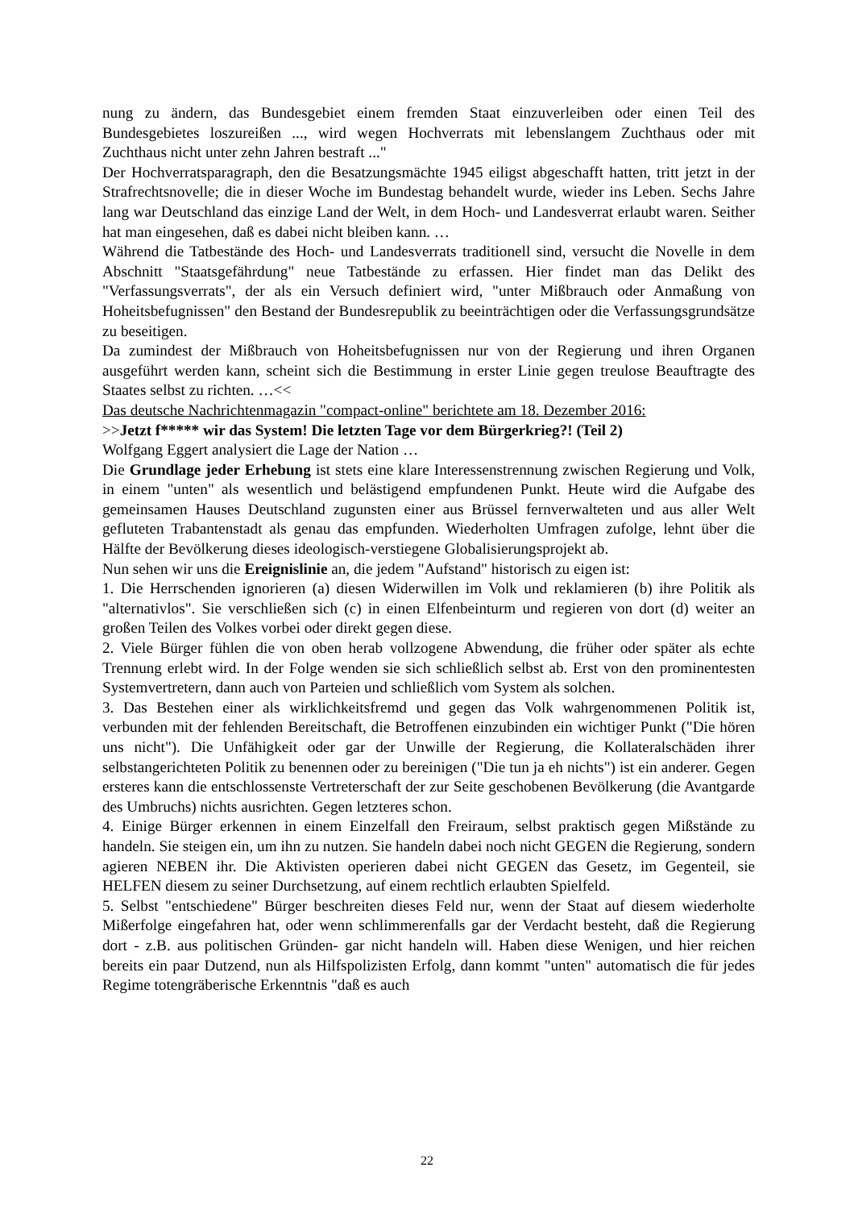nung zu ändern, das Bundesgebiet einem fremden Staat einzuverleiben oder einen Teil des Bundesgebietes loszureißen ..., wird wegen Hochverrats mit lebenslangem Zuchthaus oder mit Zuchthaus nicht unter zehn Jahren bestraft ..."
Der Hochverratsparagraph, den die Besatzungsmächte 1945 eiligst abgeschafft hatten, tritt jetzt in der Strafrechtsnovelle; die in dieser Woche im Bundestag behandelt wurde, wieder ins Leben. Sechs Jahre lang war Deutschland das einzige Land der Welt, in dem Hoch- und Landesverrat erlaubt waren. Seither hat man eingesehen, daß es dabei nicht bleiben kann. …
Während die Tatbestände des Hoch- und Landesverrats traditionell sind, versucht die Novelle in dem Abschnitt "Staatsgefährdung" neue Tatbestände zu erfassen. Hier findet man das Delikt des "Verfassungsverrats", der als ein Versuch definiert wird, "unter Mißbrauch oder Anmaßung von Hoheitsbefugnissen" den Bestand der Bundesrepublik zu beeinträchtigen oder die Verfassungsgrundsätze zu beseitigen.
Da zumindest der Mißbrauch von Hoheitsbefugnissen nur von der Regierung und ihren Organen ausgeführt werden kann, scheint sich die Bestimmung in erster Linie gegen treulose Beauftragte des Staates selbst zu richten. …<<
Das deutsche Nachrichtenmagazin "compact-online" berichtete am 18. Dezember 2016:
>>Jetzt f***** wir das System! Die letzten Tage vor dem Bürgerkrieg?! (Teil 2)
Wolfgang Eggert analysiert die Lage der Nation …
Die Grundlage jeder Erhebung ist stets eine klare Interessenstrennung zwischen Regierung und Volk, in einem "unten" als wesentlich und belästigend empfundenen Punkt. Heute wird die Aufgabe des gemeinsamen Hauses Deutschland zugunsten einer aus Brüssel fernverwalteten und aus aller Welt gefluteten Trabantenstadt als genau das empfunden. Wiederholten Umfragen zufolge, lehnt über die Hälfte der Bevölkerung dieses ideologisch-verstiegene Globalisierungsprojekt ab.
Nun sehen wir uns die Ereignislinie an, die jedem "Aufstand" historisch zu eigen ist:
1. Die Herrschenden ignorieren (a) diesen Widerwillen im Volk und reklamieren (b) ihre Politik als "alternativlos". Sie verschließen sich (c) in einen Elfenbeinturm und regieren von dort (d) weiter an großen Teilen des Volkes vorbei oder direkt gegen diese.
2. Viele Bürger fühlen die von oben herab vollzogene Abwendung, die früher oder später als echte Trennung erlebt wird. In der Folge wenden sie sich schließlich selbst ab. Erst von den prominentesten Systemvertretern, dann auch von Parteien und schließlich vom System als solchen.
3. Das Bestehen einer als wirklichkeitsfremd und gegen das Volk wahrgenommenen Politik ist, verbunden mit der fehlenden Bereitschaft, die Betroffenen einzubinden ein wichtiger Punkt ("Die hören uns nicht"). Die Unfähigkeit oder gar der Unwille der Regierung, die Kollateralschäden ihrer selbstangerichteten Politik zu benennen oder zu bereinigen ("Die tun ja eh nichts") ist ein anderer. Gegen ersteres kann die entschlossenste Vertreterschaft der zur Seite geschobenen Bevölkerung (die Avantgarde des Umbruchs) nichts ausrichten. Gegen letzteres schon.
4. Einige Bürger erkennen in einem Einzelfall den Freiraum, selbst praktisch gegen Mißstände zu handeln. Sie steigen ein, um ihn zu nutzen. Sie handeln dabei noch nicht GEGEN die Regierung, sondern agieren NEBEN ihr. Die Aktivisten operieren dabei nicht GEGEN das Gesetz, im Gegenteil, sie HELFEN diesem zu seiner Durchsetzung, auf einem rechtlich erlaubten Spielfeld.
5. Selbst "entschiedene" Bürger beschreiten dieses Feld nur, wenn der Staat auf diesem wiederholte Mißerfolge eingefahren hat, oder wenn schlimmerenfalls gar der Verdacht besteht, daß die Regierung dort - z.B. aus politischen Gründen- gar nicht handeln will. Haben diese Wenigen, und hier reichen bereits ein paar Dutzend, nun als Hilfspolizisten Erfolg, dann kommt "unten" automatisch die für jedes Regime totengräberische Erkenntnis "daß es auch
22